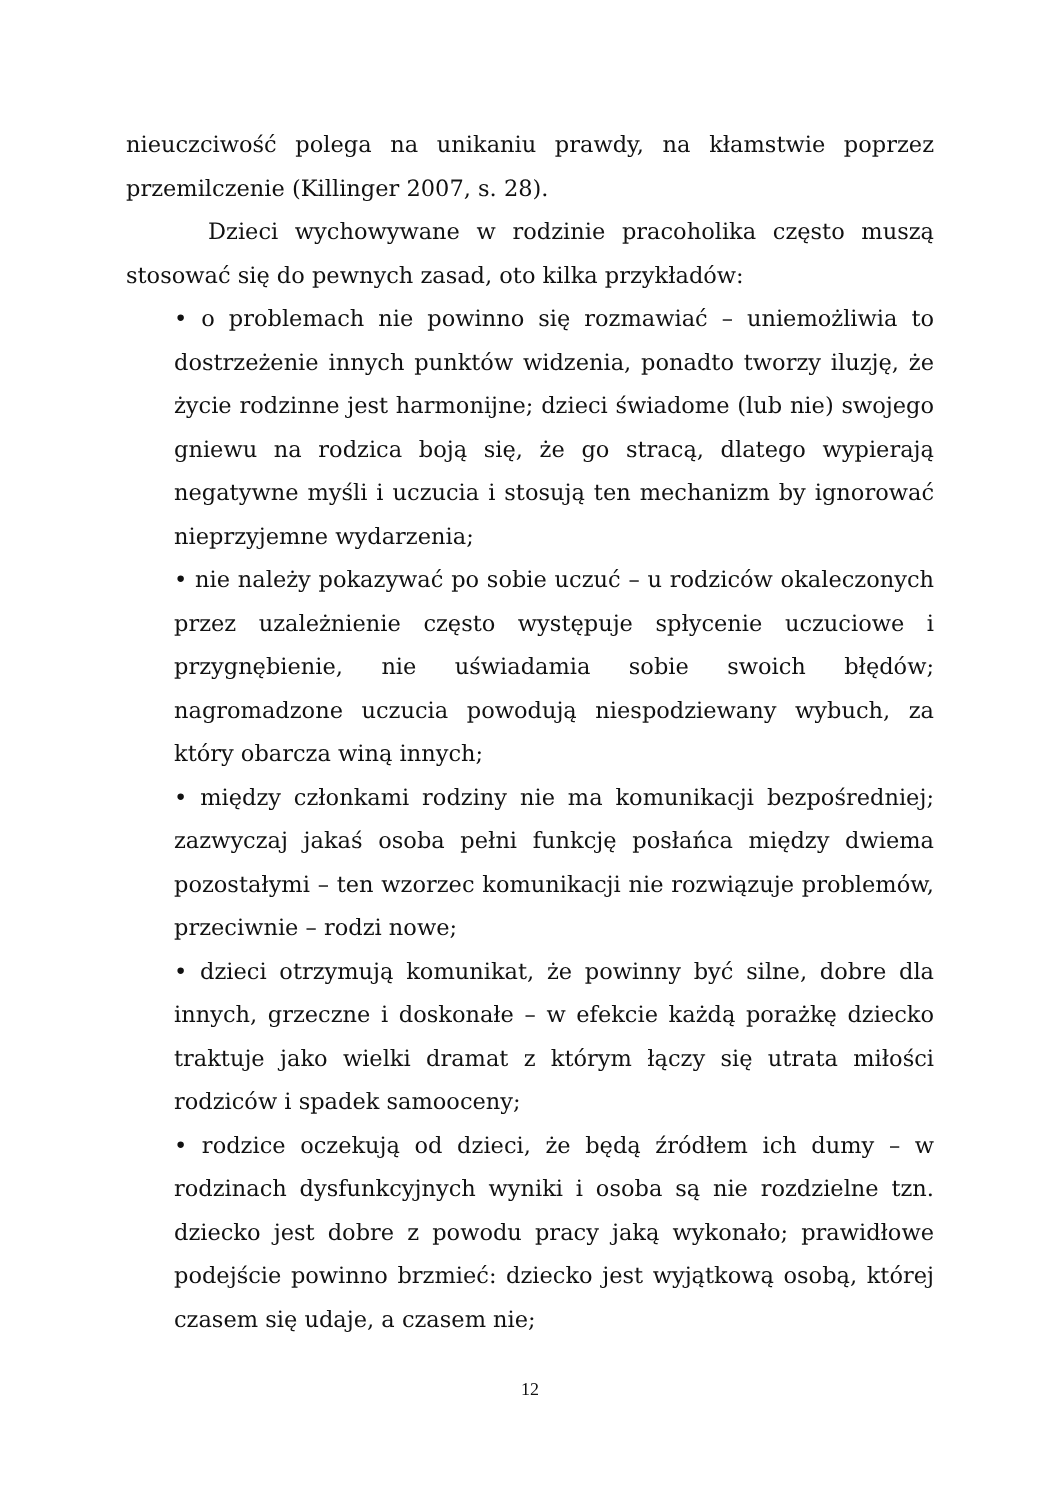nieuczciwość polega na unikaniu prawdy, na kłamstwie poprzez przemilczenie (Killinger 2007, s. 28).
Dzieci wychowywane w rodzinie pracoholika często muszą stosować się do pewnych zasad, oto kilka przykładów:
• o problemach nie powinno się rozmawiać – uniemożliwia to dostrzeżenie innych punktów widzenia, ponadto tworzy iluzję, że życie rodzinne jest harmonijne; dzieci świadome (lub nie) swojego gniewu na rodzica boją się, że go stracą, dlatego wypierają negatywne myśli i uczucia i stosują ten mechanizm by ignorować nieprzyjemne wydarzenia;
• nie należy pokazywać po sobie uczuć – u rodziców okaleczonych przez uzależnienie często występuje spłycenie uczuciowe i przygnębienie, nie uświadamia sobie swoich błędów; nagromadzone uczucia powodują niespodziewany wybuch, za który obarcza winą innych;
• między członkami rodziny nie ma komunikacji bezpośredniej; zazwyczaj jakaś osoba pełni funkcję posłańca między dwiema pozostałymi – ten wzorzec komunikacji nie rozwiązuje problemów, przeciwnie – rodzi nowe;
• dzieci otrzymują komunikat, że powinny być silne, dobre dla innych, grzeczne i doskonałe – w efekcie każdą porażkę dziecko traktuje jako wielki dramat z którym łączy się utrata miłości rodziców i spadek samooceny;
• rodzice oczekują od dzieci, że będą źródłem ich dumy – w rodzinach dysfunkcyjnych wyniki i osoba są nie rozdzielne tzn. dziecko jest dobre z powodu pracy jaką wykonało; prawidłowe podejście powinno brzmieć: dziecko jest wyjątkową osobą, której czasem się udaje, a czasem nie;
12